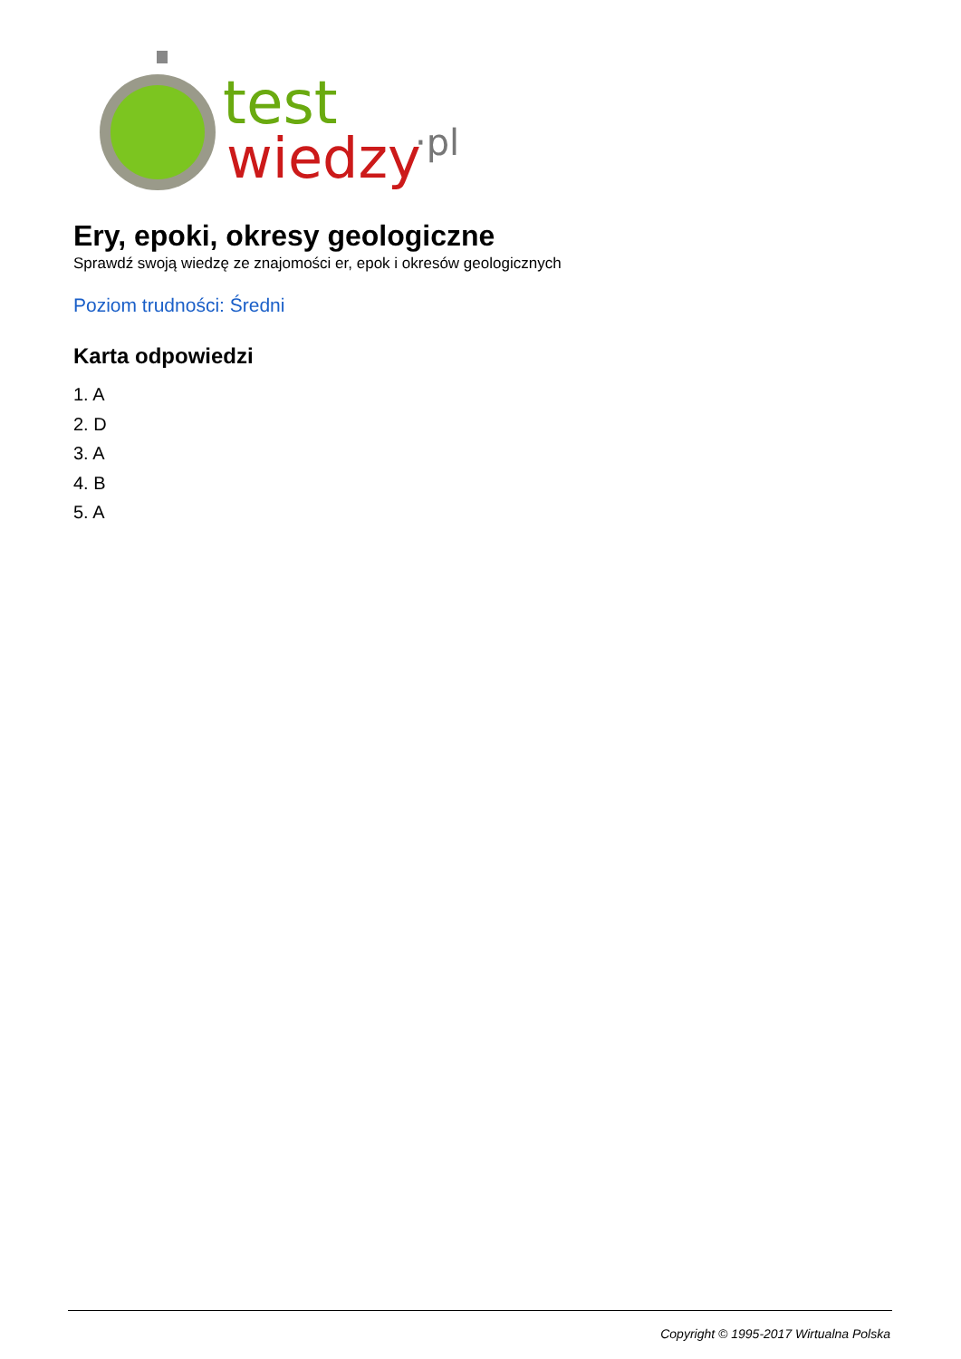test
wiedzy
·pl
Ery, epoki, okresy geologiczne
Sprawdź swoją wiedzę ze znajomości er, epok i okresów geologicznych
Poziom trudności: Średni
Karta odpowiedzi
1. A
2. D
3. A
4. B
5. A
Copyright © 1995-2017 Wirtualna Polska